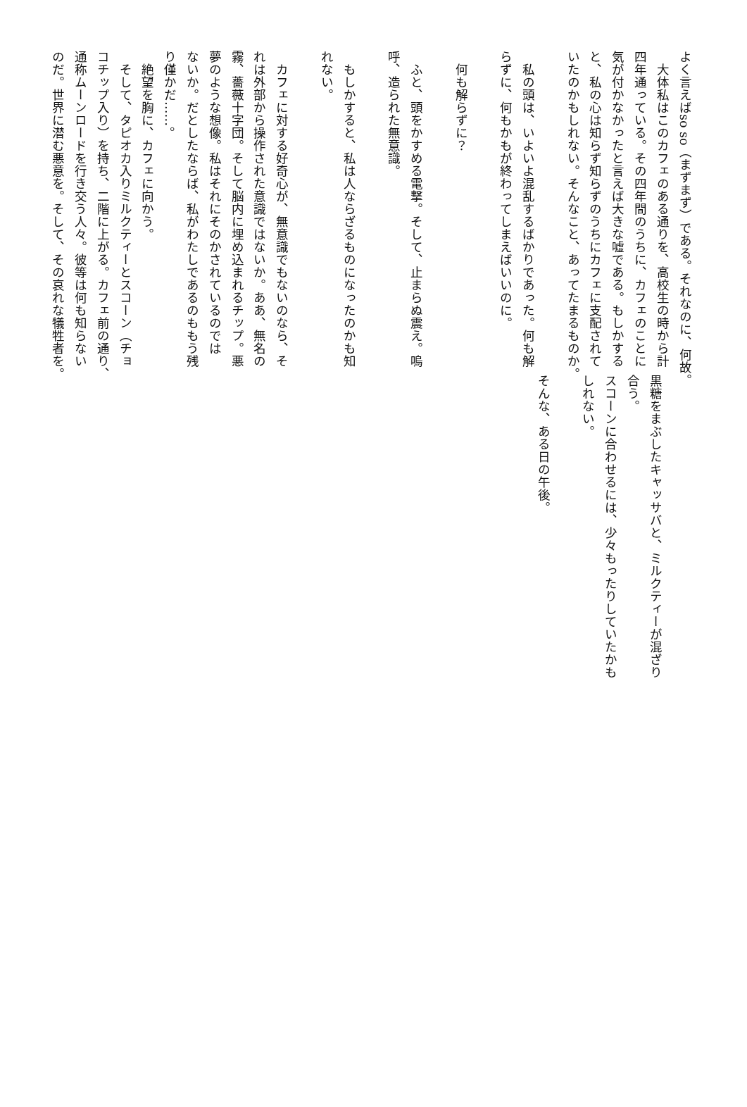よく言えばso so（まずまず）である。それなのに、何故。
　大体私はこのカフェのある通りを、高校生の時から計
四年通っている。その四年間のうちに、カフェのことに
気が付かなかったと言えば大きな嘘である。もしかする
と、私の心は知らず知らずのうちにカフェに支配されて
いたのかもしれない。そんなこと、あってたまるものか。
　私の頭は、いよいよ混乱するばかりであった。何も解
らずに、何もかもが終わってしまえばいいのに。
　何も解らずに？
　ふと、頭をかすめる電撃。そして、止まらぬ震え。嗚
呼、造られた無意識。
　もしかすると、私は人ならざるものになったのかも知
れない。
　カフェに対する好奇心が、無意識でもないのなら、そ
れは外部から操作された意識ではないか。ああ、無名の
霧、薔薇十字団。そして脳内に埋め込まれるチップ。悪
夢のような想像。私はそれにそのかされているのでは
ないか。だとしたならば、私がわたしであるのももう残
り僅かだ……。
　絶望を胸に、カフェに向かう。
　そして、タピオカ入りミルクティーとスコーン（チョ
コチップ入り）を持ち、二階に上がる。カフェ前の通り、
通称ムーンロードを行き交う人々。彼等は何も知らない
のだ。世界に潜む悪意を。そして、その哀れな犠牲者を。
黒糖をまぶしたキャッサバと、ミルクティーが混ざり
合う。
スコーンに合わせるには、少々もったりしていたかも
しれない。
そんな、ある日の午後。